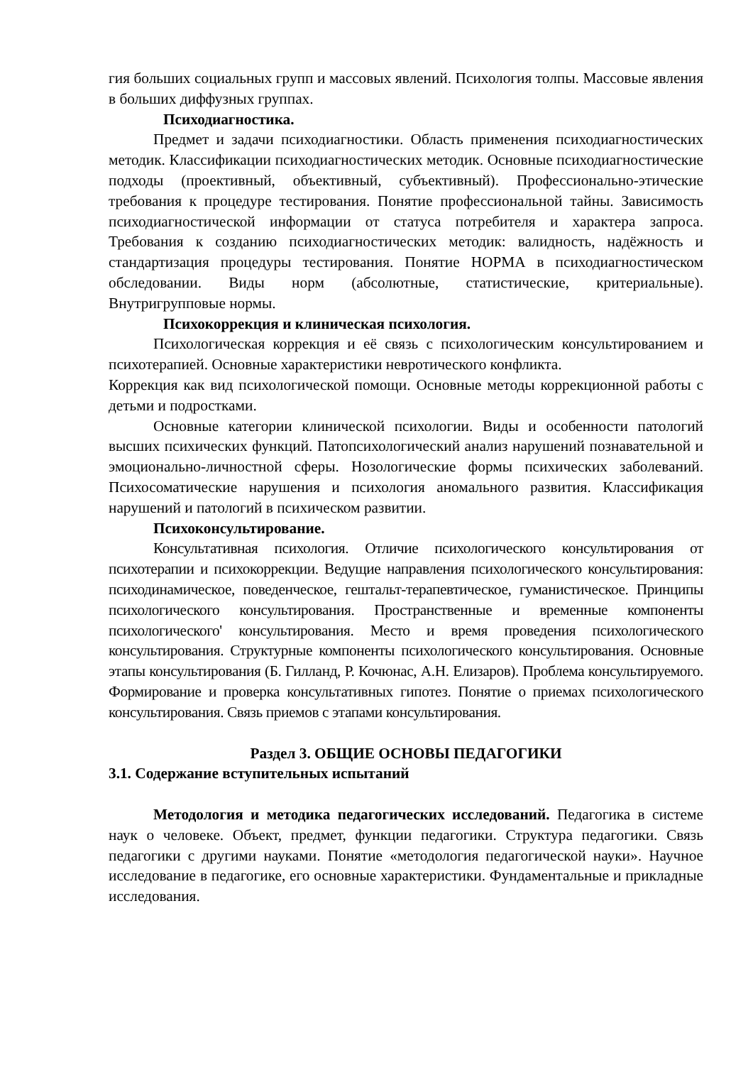гия больших социальных групп и массовых явлений. Психология толпы. Массовые явления в больших диффузных группах.
Психодиагностика.
Предмет и задачи психодиагностики. Область применения психодиагностических методик. Классификации психодиагностических методик. Основные психодиагностические подходы (проективный, объективный, субъективный). Профессионально-этические требования к процедуре тестирования. Понятие профессиональной тайны. Зависимость психодиагностической информации от статуса потребителя и характера запроса. Требования к созданию психодиагностических методик: валидность, надёжность и стандартизация процедуры тестирования. Понятие НОРМА в психодиагностическом обследовании. Виды норм (абсолютные, статистические, критериальные). Внутригрупповые нормы.
Психокоррекция и клиническая психология.
Психологическая коррекция и её связь с психологическим консультированием и психотерапией. Основные характеристики невротического конфликта.
Коррекция как вид психологической помощи. Основные методы коррекционной работы с детьми и подростками.
Основные категории клинической психологии. Виды и особенности патологий высших психических функций. Патопсихологический анализ нарушений познавательной и эмоционально-личностной сферы. Нозологические формы психических заболеваний. Психосоматические нарушения и психология аномального развития. Классификация нарушений и патологий в психическом развитии.
Психоконсультирование.
Консультативная психология. Отличие психологического консультирования от психотерапии и психокоррекции. Ведущие направления психологического консультирования: психодинамическое, поведенческое, гештальт-терапевтическое, гуманистическое. Принципы психологического консультирования. Пространственные и временные компоненты психологического' консультирования. Место и время проведения психологического консультирования. Структурные компоненты психологического консультирования. Основные этапы консультирования (Б. Гилланд, Р. Кочюнас, А.Н. Елизаров). Проблема консультируемого. Формирование и проверка консультативных гипотез. Понятие о приемах психологического консультирования. Связь приемов с этапами консультирования.
Раздел 3. ОБЩИЕ ОСНОВЫ ПЕДАГОГИКИ
3.1. Содержание вступительных испытаний
Методология и методика педагогических исследований. Педагогика в системе наук о человеке. Объект, предмет, функции педагогики. Структура педагогики. Связь педагогики с другими науками. Понятие «методология педагогической науки». Научное исследование в педагогике, его основные характеристики. Фундаментальные и прикладные исследования.